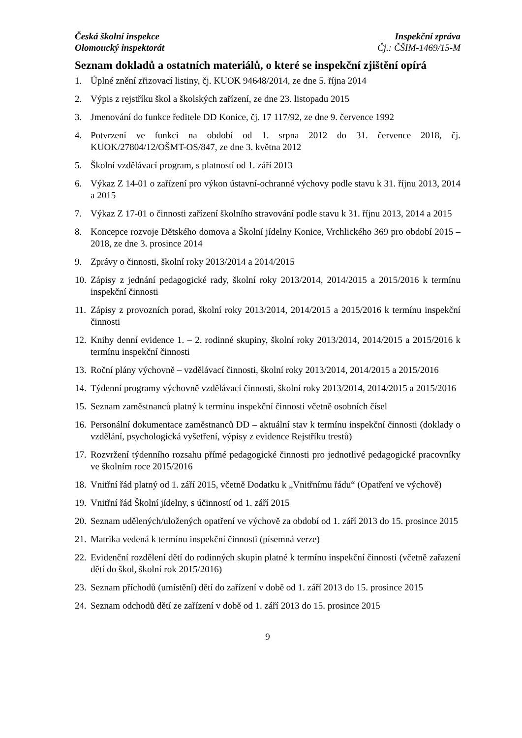Česká školní inspekce
Olomoucký inspektorát
Inspekční zpráva
Čj.: ČŠIM-1469/15-M
Seznam dokladů a ostatních materiálů, o které se inspekční zjištění opírá
1. Úplné znění zřizovací listiny, čj. KUOK 94648/2014, ze dne 5. října 2014
2. Výpis z rejstříku škol a školských zařízení, ze dne 23. listopadu 2015
3. Jmenování do funkce ředitele DD Konice, čj. 17 117/92, ze dne 9. července 1992
4. Potvrzení ve funkci na období od 1. srpna 2012 do 31. července 2018, čj. KUOK/27804/12/OŠMT-OS/847, ze dne 3. května 2012
5. Školní vzdělávací program, s platností od 1. září 2013
6. Výkaz Z 14-01 o zařízení pro výkon ústavní-ochranné výchovy podle stavu k 31. říjnu 2013, 2014 a 2015
7. Výkaz Z 17-01 o činnosti zařízení školního stravování podle stavu k 31. říjnu 2013, 2014 a 2015
8. Koncepce rozvoje Dětského domova a Školní jídelny Konice, Vrchlického 369 pro období 2015 – 2018, ze dne 3. prosince 2014
9. Zprávy o činnosti, školní roky 2013/2014 a 2014/2015
10. Zápisy z jednání pedagogické rady, školní roky 2013/2014, 2014/2015 a 2015/2016 k termínu inspekční činnosti
11. Zápisy z provozních porad, školní roky 2013/2014, 2014/2015 a 2015/2016 k termínu inspekční činnosti
12. Knihy denní evidence 1. – 2. rodinné skupiny, školní roky 2013/2014, 2014/2015 a 2015/2016 k termínu inspekční činnosti
13. Roční plány výchovně – vzdělávací činnosti, školní roky 2013/2014, 2014/2015 a 2015/2016
14. Týdenní programy výchovně vzdělávací činnosti, školní roky 2013/2014, 2014/2015 a 2015/2016
15. Seznam zaměstnanců platný k termínu inspekční činnosti včetně osobních čísel
16. Personální dokumentace zaměstnanců DD – aktuální stav k termínu inspekční činnosti (doklady o vzdělání, psychologická vyšetření, výpisy z evidence Rejstříku trestů)
17. Rozvržení týdenního rozsahu přímé pedagogické činnosti pro jednotlivé pedagogické pracovníky ve školním roce 2015/2016
18. Vnitřní řád platný od 1. září 2015, včetně Dodatku k „Vnitřnímu řádu“ (Opatření ve výchově)
19. Vnitřní řád Školní jídelny, s účinností od 1. září 2015
20. Seznam udělených/uložených opatření ve výchově za období od 1. září 2013 do 15. prosince 2015
21. Matrika vedená k termínu inspekční činnosti (písemná verze)
22. Evidenční rozdělení dětí do rodinných skupin platné k termínu inspekční činnosti (včetně zařazení dětí do škol, školní rok 2015/2016)
23. Seznam příchodů (umístění) dětí do zařízení v době od 1. září 2013 do 15. prosince 2015
24. Seznam odchodů dětí ze zařízení v době od 1. září 2013 do 15. prosince 2015
9